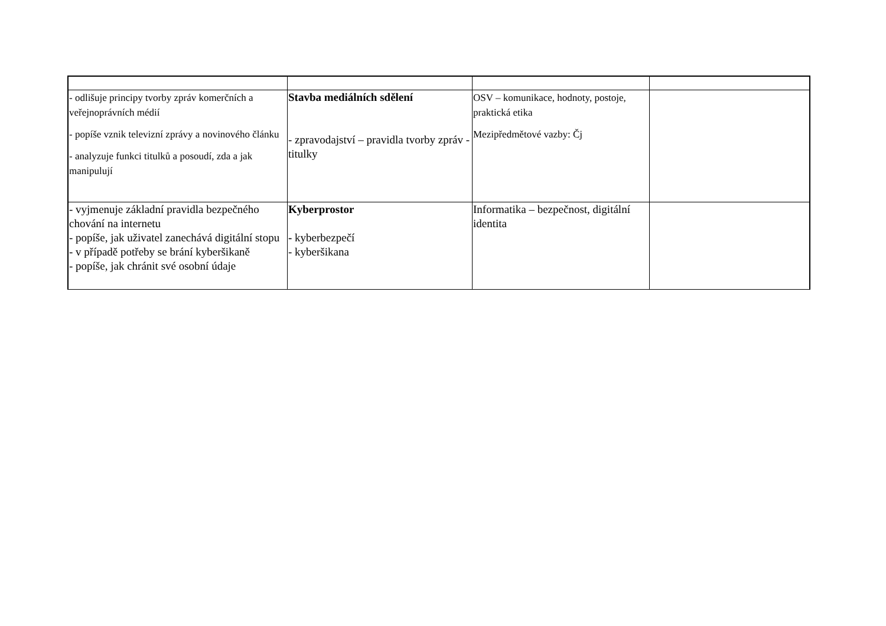| - odlišuje principy tvorby zpráv komerčních a veřejnoprávních médií - popíše vznik televizní zprávy a novinového článku - analyzuje funkci titulků a posoudí, zda a jak manipulují | Stavba mediálních sdělení - zpravodajství – pravidla tvorby zpráv - titulky | OSV – komunikace, hodnoty, postoje, praktická etika Mezipředmětové vazby: Čj | |
| - vyjmenuje základní pravidla bezpečného chování na internetu - popíše, jak uživatel zanechává digitální stopu - v případě potřeby se brání kyberšikaně - popíše, jak chránit své osobní údaje | Kyberprostor - kyberbezpečí - kyberšikana | Informatika – bezpečnost, digitální identita | |